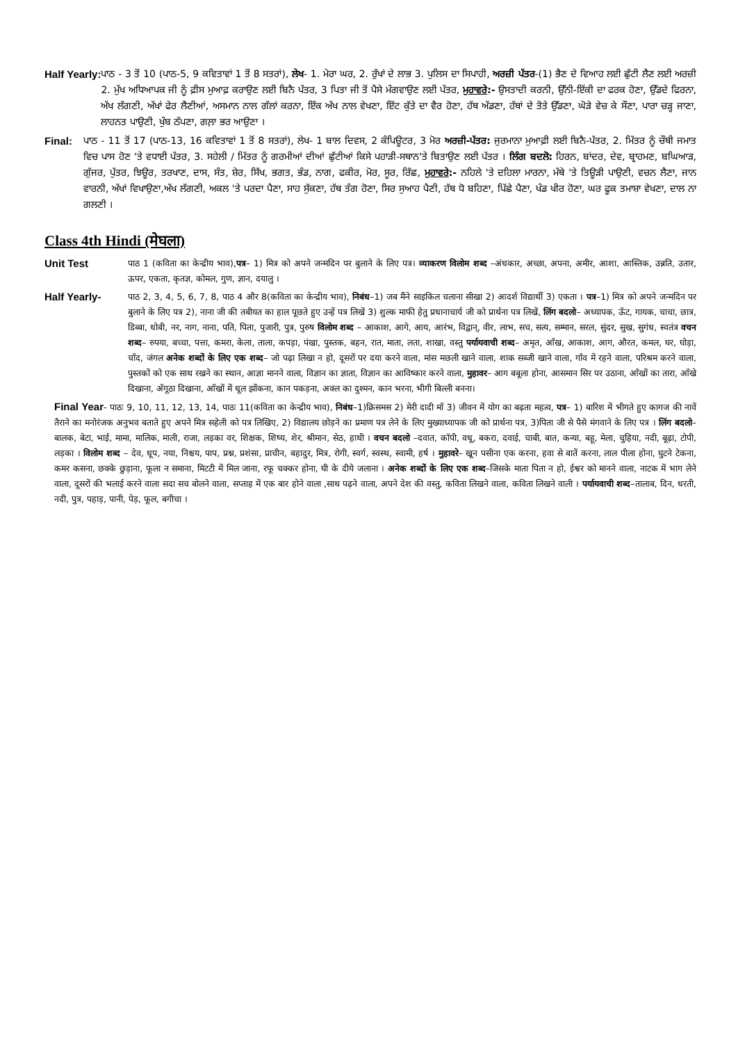Half Yearly: ਪਾਠ - 3 ਤੋਂ 10 (ਪਾਠ-5, 9 ਕਵਿਤਾਵਾਂ 1 ਤੋਂ 8 ਸਤਰਾਂ), ਲੇਖ- 1. ਮੇਰਾ ਘਰ, 2. ਰੁੱਖਾਂ ਦੇ ਲਾਭ 3. ਪੁਲਿਸ ਦਾ ਸਿਪਾਹੀ, ਅਰਜ਼ੀ ਪੱਤਰ-(1) ਭੈਣ ਦੇ ਵਿਆਹ ਲਈ ਛੁੱਟੀ ਲੈਣ ਲਈ ਅਰਜ਼ੀ 2. ਮੁੱਖ ਅਧਿਆਪਕ ਜੀ ਨੂੰ ਫ਼ੀਸ ਮੁਆਫ਼ ਕਰਾਉਣ ਲਈ ਬਿਨੈ ਪੱਤਰ, 3 ਪਿਤਾ ਜੀ ਤੋਂ ਪੈਸੇ ਮੰਗਵਾਉਣ ਲਈ ਪੱਤਰ, ਮੁਹਾਵਰੇ:- ਉਸਤਾਦੀ ਕਰਨੀ, ਉੱਨੀ-ਇੱਕੀ ਦਾ ਫਰਕ ਹੋਣਾ, ਉੱਡਦੇ ਫਿਰਨਾ, ਅੱਖ ਲੱਗਣੀ, ਅੱਖਾਂ ਫੇਰ ਲੈਣੀਆਂ, ਅਸਮਾਨ ਨਾਲ ਗੱਲਾਂ ਕਰਨਾ, ਇੱਕ ਅੱਖ ਨਾਲ ਵੇਖਣਾ, ਇੱਟ ਕੁੱਤੇ ਦਾ ਵੈਰ ਹੋਣਾ, ਹੱਥ ਅੱਡਣਾ, ਹੱਥਾਂ ਦੇ ਤੋਤੇ ਉੱਡਣਾ, ਘੋੜੇ ਵੇਚ ਕੇ ਸੌਣਾ, ਪਾਰਾ ਚੜ੍ਹ ਜਾਣਾ, ਲਾਹਨਤ ਪਾਉਣੀ, ਖੁੰਬ ਠੱਪਣਾ, ਗਲ਼ਾ ਭਰ ਆਉਣਾ ।
Final: ਪਾਠ - 11 ਤੋਂ 17 (ਪਾਠ-13, 16 ਕਵਿਤਾਵਾਂ 1 ਤੋਂ 8 ਸਤਰਾਂ), ਲੇਖ- 1 ਬਾਲ ਦਿਵਸ, 2 ਕੰਪਿਊਟਰ, 3 ਮੋਰ ਅਰਜ਼ੀ-ਪੱਤਰ: ਜੁਰਮਾਨਾ ਮੁਆਫ਼ੀ ਲਈ ਬਿਨੈ-ਪੱਤਰ, 2. ਮਿੱਤਰ ਨੂੰ ਚੌਥੀ ਜਮਾਤ ਵਿਚ ਪਾਸ ਹੋਣ 'ਤੇ ਵਧਾਈ ਪੱਤਰ, 3. ਸਹੇਲੀ / ਮਿੱਤਰ ਨੂੰ ਗਰਮੀਆਂ ਦੀਆਂ ਛੁੱਟੀਆਂ ਕਿਸੇ ਪਹਾੜੀ-ਸਥਾਨ'ਤੇ ਬਿਤਾਉਣ ਲਈ ਪੱਤਰ । ਲਿੰਗ ਬਦਲੋ: ਹਿਰਨ, ਬਾਂਦਰ, ਦੇਵ, ਬ੍ਰਾਹਮਣ, ਬਘਿਆੜ, ਗੁੱਜਰ, ਪੁੱਤਰ, ਝਿਊਰ, ਤਰਖਾਣ, ਦਾਸ, ਸੰਤ, ਸ਼ੇਰ, ਸਿੱਖ, ਭਗਤ, ਭੰਡ, ਨਾਗ, ਫਕੀਰ, ਮੋਰ, ਸੂਰ, ਰਿੱਛ, ਮੁਹਾਵਰੇ:- ਨਹਿਲੇ 'ਤੇ ਦਹਿਲਾ ਮਾਰਨਾ, ਮੱਥੇ 'ਤੇ ਤਿਊੜੀ ਪਾਉਣੀ, ਵਚਨ ਲੈਣਾ, ਜਾਨ ਵਾਰਨੀ, ਅੱਖਾਂ ਵਿਖਾਉਣਾ,ਅੱਖ ਲੱਗਣੀ, ਅਕਲ 'ਤੇ ਪਰਦਾ ਪੈਣਾ, ਸਾਹ ਸੁੱਕਣਾ, ਹੱਥ ਤੰਗ ਹੋਣਾ, ਸਿਰ ਸੁਆਹ ਪੈਣੀ, ਹੱਥ ਧੋ ਬਹਿਣਾ, ਪਿੱਛੇ ਪੈਣਾ, ਖੰਡ ਖੀਰ ਹੋਣਾ, ਘਰ ਫੂਕ ਤਮਾਸ਼ਾ ਵੇਖਣਾ, ਦਾਲ ਨਾ ਗਲਣੀ ।
Class 4th Hindi (मेघला)
Unit Test पाठ 1 (कविता का केन्द्रीय भाव),पत्र– 1) मित्र को अपने जन्मदिन पर बुलाने के लिए पत्र। व्याकरण विलोम शब्द –अंधकार, अच्छा, अपना, अमीर, आशा, आस्तिक, उन्नति, उतार, ऊपर, एकता, कृतज्ञ, कोमल, गुण, ज्ञान, दयालु ।
Half Yearly- पाठ 2, 3, 4, 5, 6, 7, 8, पाठ 4 और 8(कविता का केन्द्रीय भाव), निबंध–1) जब मैंने साइकिल चलाना सीखा 2) आदर्श विद्यार्थी 3) एकता । पत्र–1) मित्र को अपने जन्मदिन पर बुलाने के लिए पत्र 2), नाना जी की तबीयत का हाल पूछते हुए उन्हें पत्र लिखें 3) शुल्क माफी हेतु प्रधानाचार्य जी को प्रार्थना पत्र लिखें, लिंग बदलो– अध्यापक, ऊँट, गायक, चाचा, छात्र, डिब्बा, धोबी, नर, नाग, नाना, पति, पिता, पुजारी, पुत्र, पुरुष विलोम शब्द – आकाश, आगे, आय, आरंभ, विद्वान्, वीर, लाभ, सच, सत्य, सम्मान, सरल, सुंदर, सुख, सुगंध, स्वतंत्र वचन शब्द– रुपया, बच्चा, पत्ता, कमरा, केला, ताला, कपड़ा, पंखा, पुस्तक, बहन, रात, माता, लता, शाखा, वस्तु पर्यायवाची शब्द– अमृत, आँख, आकाश, आग, औरत, कमल, घर, घोड़ा, चाँद, जंगल अनेक शब्दों के लिए एक शब्द– जो पढ़ा लिखा न हो, दूसरों पर दया करने वाला, मांस मछली खाने वाला, शाक सब्जी खाने वाला, गाँव में रहने वाला, परिश्रम करने वाला, पुस्तकों को एक साथ रखने का स्थान, आज्ञा मानने वाला, विज्ञान का ज्ञाता, विज्ञान का आविष्कार करने वाला, मुहावर– आग बबूला होना, आसमान सिर पर उठाना, आँखों का तारा, आँखे दिखाना, अँगूठा दिखाना, आँखों में धूल झोंकना, कान पकड़ना, अक्ल का दुश्मन, कान भरना, भीगी बिल्ली बनना।
Final Year- पाठः 9, 10, 11, 12, 13, 14, पाठः 11(कविता का केन्द्रीय भाव), निबंध–1)क्रिसमस 2) मेरी दादी माँ 3) जीवन में योग का बढ़ता महत्व, पत्र– 1) बारिश में भीगते हुए कागज की नावें तैराने का मनोरंजक अनुभव बताते हुए अपने मित्र सहेली को पत्र लिखिए, 2) विद्यालय छोड़ने का प्रमाण पत्र लेने के लिए मुख्याध्यापक जी को प्रार्थना पत्र, 3)पिता जी से पैसे मंगवाने के लिए पत्र । लिंग बदलो– बालक, बेटा, भाई, मामा, मालिक, माली, राजा, लड़का वर, शिक्षक, शिष्य, शेर, श्रीमान, सेठ, हाथी । वचन बदलो –दवात, कॉपी, वधू, बकरा, दवाई, चाबी, बात, कन्या, बहू, मेला, चुहिया, नदी, बूढ़ा, टोपी, लड़का । विलोम शब्द – देव, धूप, नया, निश्चय, पाप, प्रश्न, प्रशंसा, प्राचीन, बहादुर, मित्र, रोगी, स्वर्ग, स्वस्थ, स्वामी, हर्ष । मुहावरे– खून पसीना एक करना, हवा से बातें करना, लाल पीला होना, घुटने टेकना, कमर कसना, छक्के छुड़ाना, फूला न समाना, मिटटी में मिल जाना, रफू चक्कर होना, घी के दीये जलाना । अनेक शब्दों के लिए एक शब्द–जिसके माता पिता न हो, ईश्वर को मानने वाला, नाटक में भाग लेने वाला, दूसरों की भलाई करने वाला सदा सच बोलने वाला, सप्ताह में एक बार होने वाला ,साथ पढ़ने वाला, अपने देश की वस्तु, कविता लिखने वाला, कविता लिखने वाली । पर्यायवाची शब्द–तालाब, दिन, धरती, नदी, पुत्र, पहाड़, पानी, पेड़, फूल, बगीचा ।